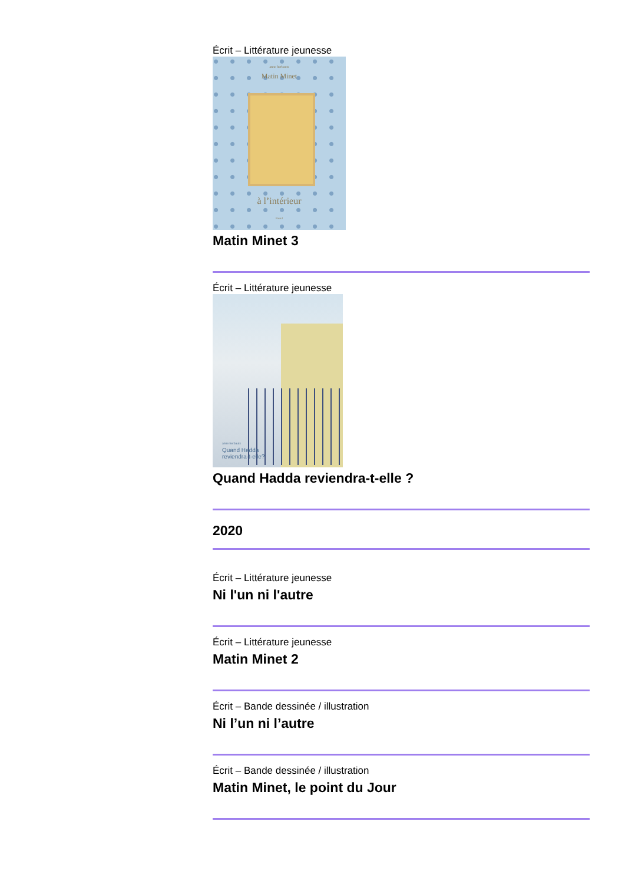Écrit – Littérature jeunesse
anne herbauts
Matin Minet
à l’intérieur
Pastel
Matin Minet 3
Écrit – Littérature jeunesse
anne herbauts
Quand Hadda
reviendra-t-elle?
Quand Hadda reviendra-t-elle ?
2020
Écrit – Littérature jeunesse
Ni l'un ni l'autre
Écrit – Littérature jeunesse
Matin Minet 2
Écrit – Bande dessinée / illustration
Ni l’un ni l’autre
Écrit – Bande dessinée / illustration
Matin Minet, le point du Jour